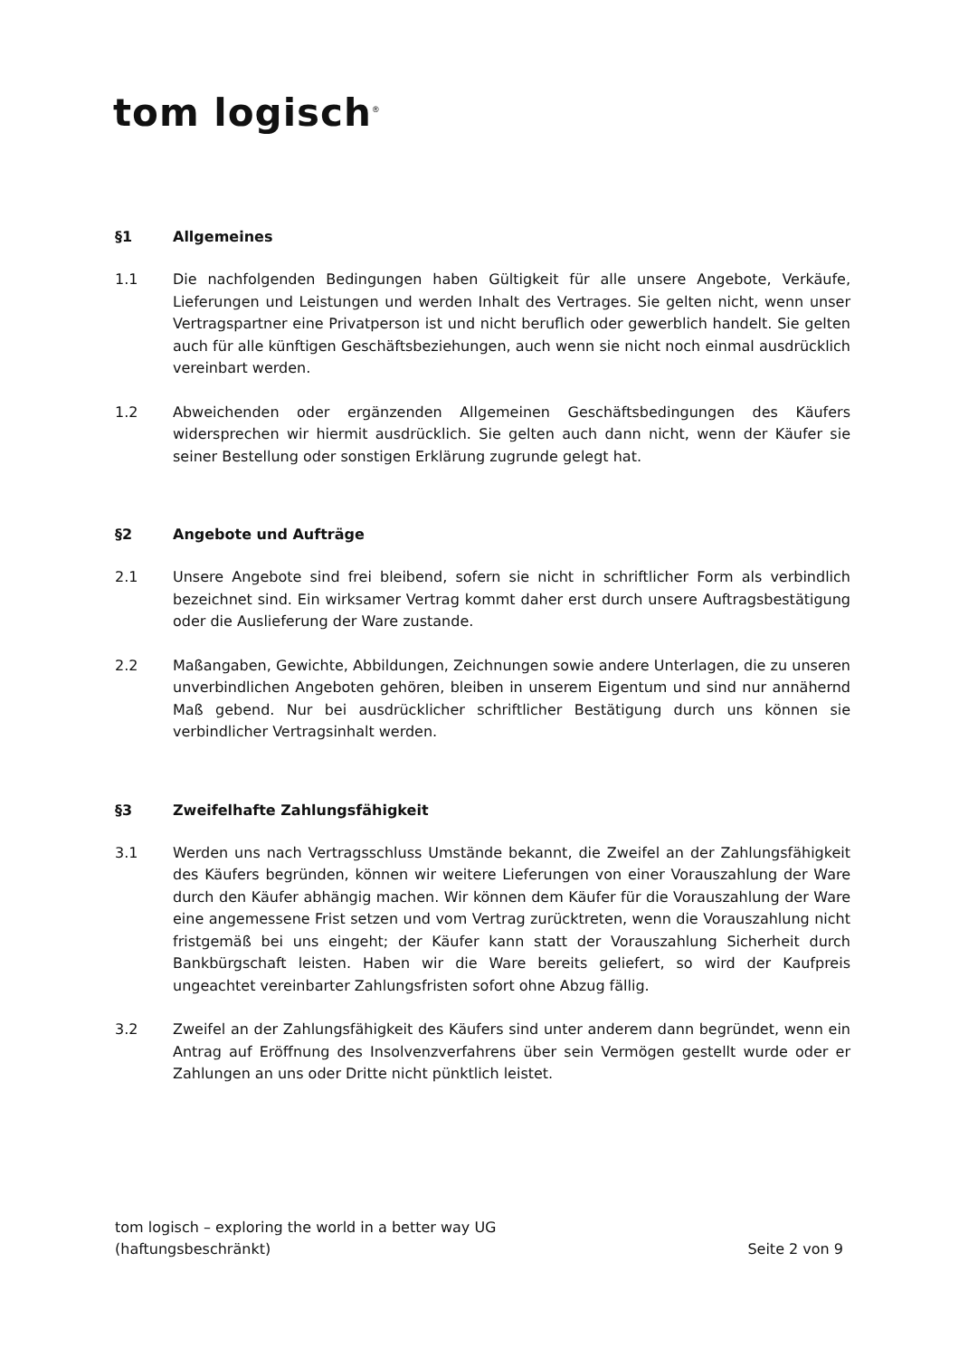tom logisch<sup>®</sup>
§1 Allgemeines
1.1 Die nachfolgenden Bedingungen haben Gültigkeit für alle unsere Angebote, Verkäufe, Lieferungen und Leistungen und werden Inhalt des Vertrages. Sie gelten nicht, wenn unser Vertragspartner eine Privatperson ist und nicht beruflich oder gewerblich handelt. Sie gelten auch für alle künftigen Geschäftsbeziehungen, auch wenn sie nicht noch einmal ausdrücklich vereinbart werden.
1.2 Abweichenden oder ergänzenden Allgemeinen Geschäftsbedingungen des Käufers widersprechen wir hiermit ausdrücklich. Sie gelten auch dann nicht, wenn der Käufer sie seiner Bestellung oder sonstigen Erklärung zugrunde gelegt hat.
§2 Angebote und Aufträge
2.1 Unsere Angebote sind frei bleibend, sofern sie nicht in schriftlicher Form als verbindlich bezeichnet sind. Ein wirksamer Vertrag kommt daher erst durch unsere Auftragsbestätigung oder die Auslieferung der Ware zustande.
2.2 Maßangaben, Gewichte, Abbildungen, Zeichnungen sowie andere Unterlagen, die zu unseren unverbindlichen Angeboten gehören, bleiben in unserem Eigentum und sind nur annähernd Maß gebend. Nur bei ausdrücklicher schriftlicher Bestätigung durch uns können sie verbindlicher Vertragsinhalt werden.
§3 Zweifelhafte Zahlungsfähigkeit
3.1 Werden uns nach Vertragsschluss Umstände bekannt, die Zweifel an der Zahlungsfähigkeit des Käufers begründen, können wir weitere Lieferungen von einer Vorauszahlung der Ware durch den Käufer abhängig machen. Wir können dem Käufer für die Vorauszahlung der Ware eine angemessene Frist setzen und vom Vertrag zurücktreten, wenn die Vorauszahlung nicht fristgemäß bei uns eingeht; der Käufer kann statt der Vorauszahlung Sicherheit durch Bankbürgschaft leisten. Haben wir die Ware bereits geliefert, so wird der Kaufpreis ungeachtet vereinbarter Zahlungsfristen sofort ohne Abzug fällig.
3.2 Zweifel an der Zahlungsfähigkeit des Käufers sind unter anderem dann begründet, wenn ein Antrag auf Eröffnung des Insolvenzverfahrens über sein Vermögen gestellt wurde oder er Zahlungen an uns oder Dritte nicht pünktlich leistet.
tom logisch – exploring the world in a better way UG
(haftungsbeschränkt)
Seite 2 von 9